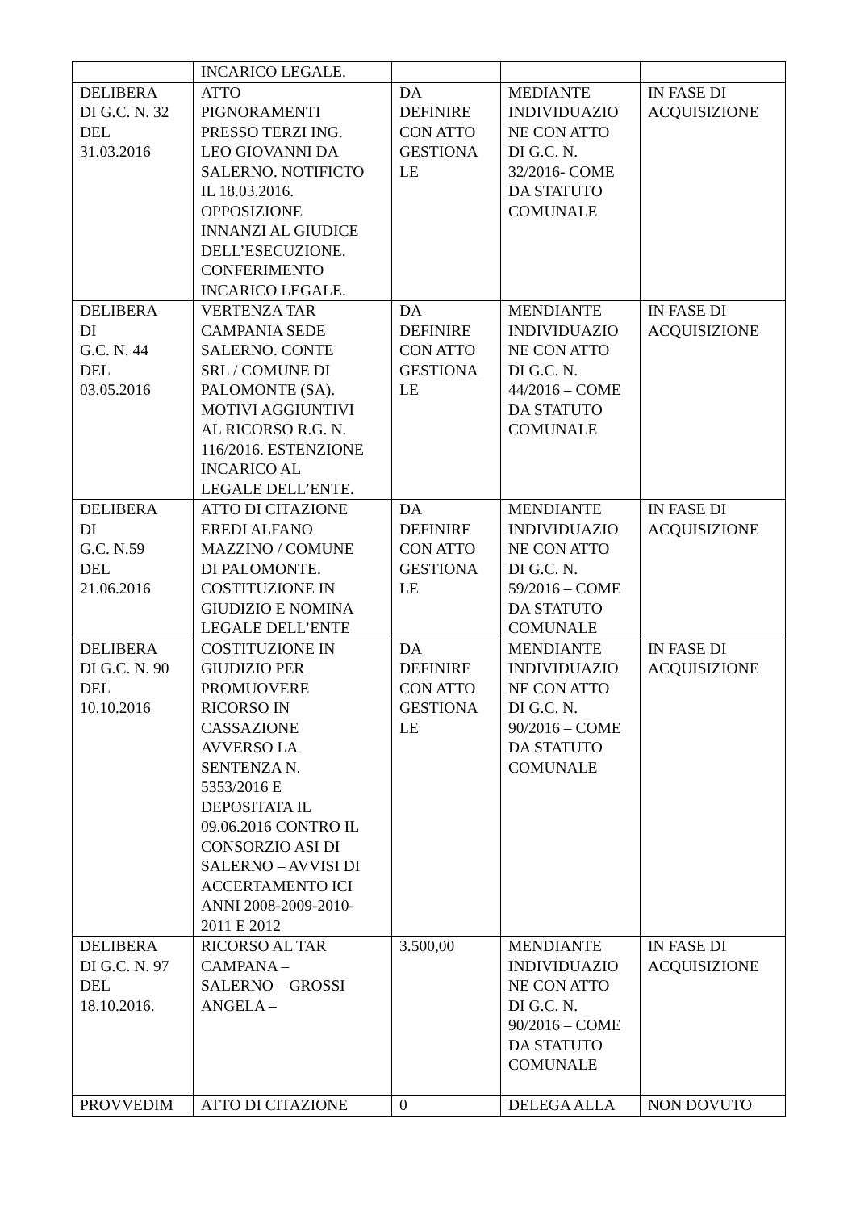| | INCARICO LEGALE. | | | |
| DELIBERA DI G.C. N. 32 DEL 31.03.2016 | ATTO PIGNORAMENTI PRESSO TERZI ING. LEO GIOVANNI DA SALERNO. NOTIFICTO IL 18.03.2016. OPPOSIZIONE INNANZI AL GIUDICE DELL’ESECUZIONE. CONFERIMENTO INCARICO LEGALE. | DA DEFINIRE CON ATTO GESTIONA LE | MEDIANTE INDIVIDUAZIO NE CON ATTO DI G.C. N. 32/2016- COME DA STATUTO COMUNALE | IN FASE DI ACQUISIZIONE |
| DELIBERA DI G.C. N. 44 DEL 03.05.2016 | VERTENZA TAR CAMPANIA SEDE SALERNO. CONTE SRL / COMUNE DI PALOMONTE (SA). MOTIVI AGGIUNTIVI AL RICORSO R.G. N. 116/2016. ESTENZIONE INCARICO AL LEGALE DELL’ENTE. | DA DEFINIRE CON ATTO GESTIONA LE | MENDIANTE INDIVIDUAZIO NE CON ATTO DI G.C. N. 44/2016 – COME DA STATUTO COMUNALE | IN FASE DI ACQUISIZIONE |
| DELIBERA DI G.C. N.59 DEL 21.06.2016 | ATTO DI CITAZIONE EREDI ALFANO MAZZINO / COMUNE DI PALOMONTE. COSTITUZIONE IN GIUDIZIO E NOMINA LEGALE DELL’ENTE | DA DEFINIRE CON ATTO GESTIONA LE | MENDIANTE INDIVIDUAZIO NE CON ATTO DI G.C. N. 59/2016 – COME DA STATUTO COMUNALE | IN FASE DI ACQUISIZIONE |
| DELIBERA DI G.C. N. 90 DEL 10.10.2016 | COSTITUZIONE IN GIUDIZIO PER PROMUOVERE RICORSO IN CASSAZIONE AVVERSO LA SENTENZA N. 5353/2016 E DEPOSITATA IL 09.06.2016 CONTRO IL CONSORZIO ASI DI SALERNO – AVVISI DI ACCERTAMENTO ICI ANNI 2008-2009-2010- 2011 E 2012 | DA DEFINIRE CON ATTO GESTIONA LE | MENDIANTE INDIVIDUAZIO NE CON ATTO DI G.C. N. 90/2016 – COME DA STATUTO COMUNALE | IN FASE DI ACQUISIZIONE |
| DELIBERA DI G.C. N. 97 DEL 18.10.2016. | RICORSO AL TAR CAMPANA – SALERNO – GROSSI ANGELA – | 3.500,00 | MENDIANTE INDIVIDUAZIO NE CON ATTO DI G.C. N. 90/2016 – COME DA STATUTO COMUNALE | IN FASE DI ACQUISIZIONE |
| PROVVEDIM | ATTO DI CITAZIONE | 0 | DELEGA ALLA | NON DOVUTO |